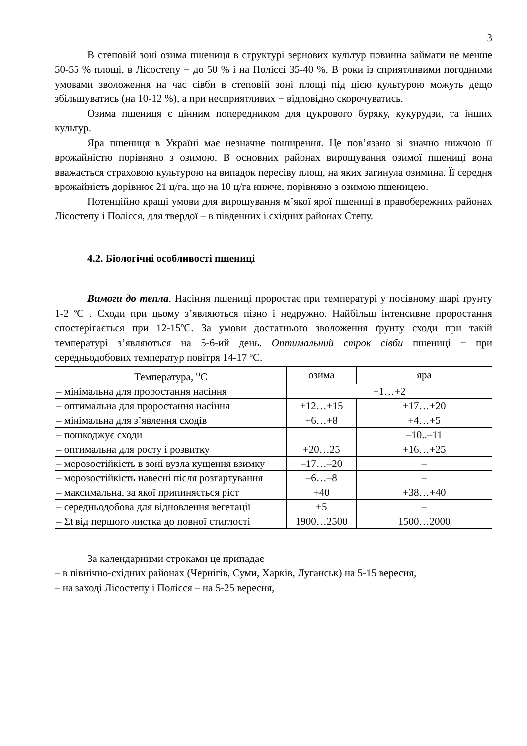3
В степовій зоні озима пшениця в структурі зернових культур повинна займати не менше 50-55 % площі, в Лісостепу − до 50 % і на Поліссі 35-40 %. В роки із сприятливими погодними умовами зволоження на час сівби в степовій зоні площі під цією культурою можуть дещо збільшуватись (на 10-12 %), а при несприятливих − відповідно скорочуватись.
Озима пшениця є цінним попередником для цукрового буряку, кукурудзи, та інших культур.
Яра пшениця в Україні має незначне поширення. Це пов’язано зі значно нижчою її врожайністю порівняно з озимою. В основних районах вирощування озимої пшениці вона вважається страховою культурою на випадок пересіву площ, на яких загинула озимина. Її середня врожайність дорівнює 21 ц/га, що на 10 ц/га нижче, порівняно з озимою пшеницею.
Потенційно кращі умови для вирощування м’якої ярої пшениці в правобережних районах Лісостепу і Полісся, для твердої – в південних і східних районах Степу.
4.2. Біологічні особливості пшениці
Вимоги до тепла. Насіння пшениці проростає при температурі у посівному шарі ґрунту 1-2 ºС . Сходи при цьому з’являються пізно і недружно. Найбільш інтенсивне проростання спостерігається при 12-15ºС. За умови достатнього зволоження ґрунту сходи при такій температурі з’являються на 5-6-ий день. Оптимальний строк сівби пшениці − при середньодобових температур повітря 14-17 ºС.
| Температура, <sup>о</sup>С | озима | яра |
| – мінімальна для проростання насіння | +1…+2 | |
| – оптимальна для проростання насіння | +12…+15 | +17…+20 |
| – мінімальна для з’явлення сходів | +6…+8 | +4…+5 |
| – пошкоджує сходи | | –10..–11 |
| – оптимальна для росту і розвитку | +20…25 | +16…+25 |
| – морозостійкість в зоні вузла кущення взимку | –17…–20 | – |
| – морозостійкість навесні після розгартування | –6…–8 | – |
| – максимальна, за якої припиняється ріст | +40 | +38…+40 |
| – середньодобова для відновлення вегетації | +5 | – |
| – Σt від першого листка до повної стиглості | 1900…2500 | 1500…2000 |
За календарними строками це припадає
– в північно-східних районах (Чернігів, Суми, Харків, Луганськ) на 5-15 вересня,
– на заході Лісостепу і Полісся – на 5-25 вересня,